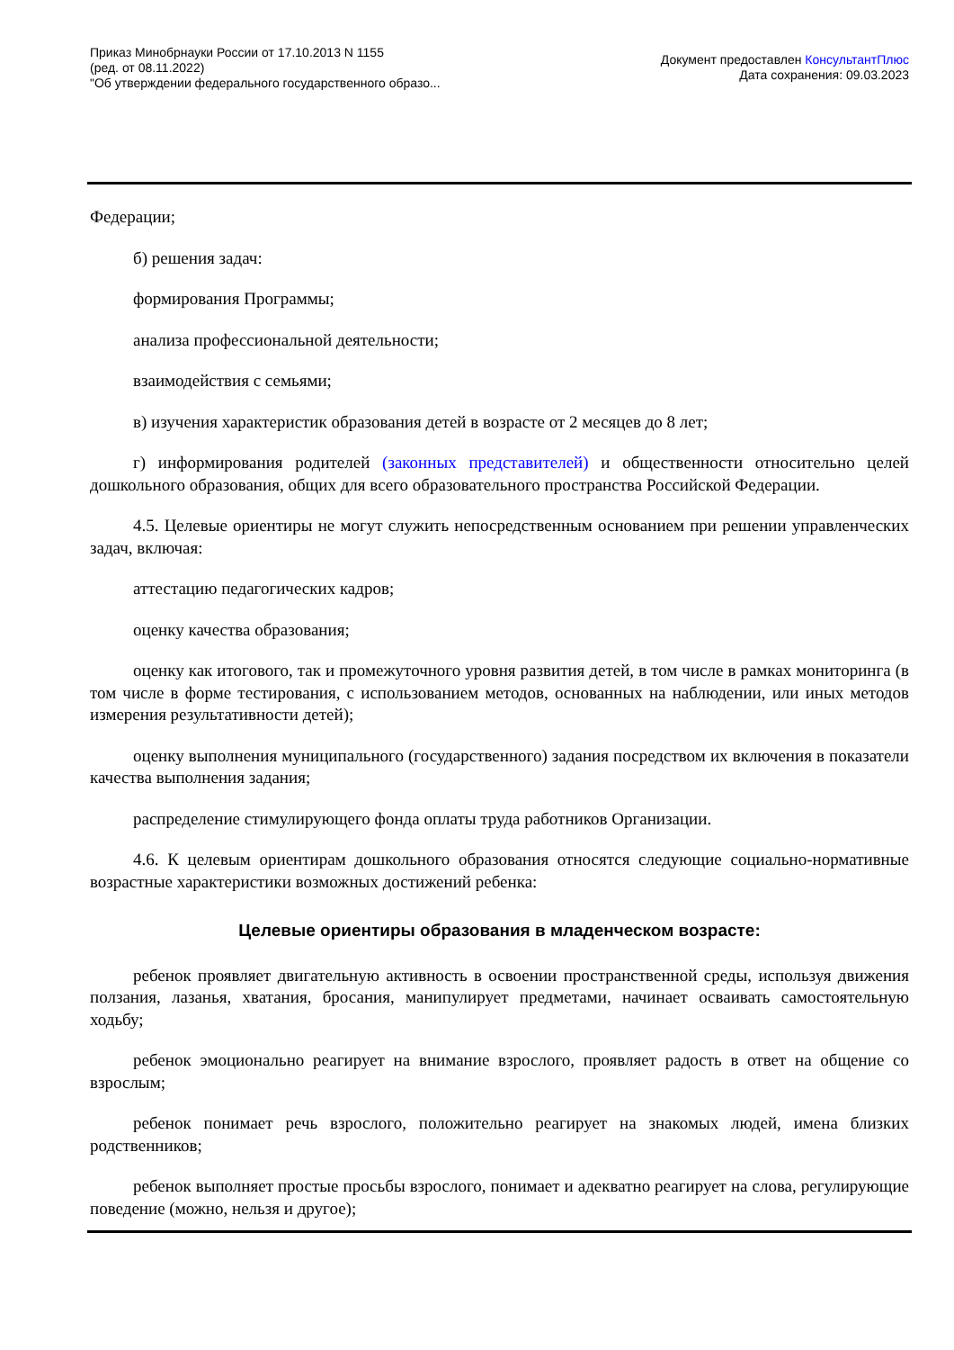Приказ Минобрнауки России от 17.10.2013 N 1155
(ред. от 08.11.2022)
"Об утверждении федерального государственного образо...
Документ предоставлен КонсультантПлюс
Дата сохранения: 09.03.2023
Федерации;
б) решения задач:
формирования Программы;
анализа профессиональной деятельности;
взаимодействия с семьями;
в) изучения характеристик образования детей в возрасте от 2 месяцев до 8 лет;
г) информирования родителей (законных представителей) и общественности относительно целей дошкольного образования, общих для всего образовательного пространства Российской Федерации.
4.5. Целевые ориентиры не могут служить непосредственным основанием при решении управленческих задач, включая:
аттестацию педагогических кадров;
оценку качества образования;
оценку как итогового, так и промежуточного уровня развития детей, в том числе в рамках мониторинга (в том числе в форме тестирования, с использованием методов, основанных на наблюдении, или иных методов измерения результативности детей);
оценку выполнения муниципального (государственного) задания посредством их включения в показатели качества выполнения задания;
распределение стимулирующего фонда оплаты труда работников Организации.
4.6. К целевым ориентирам дошкольного образования относятся следующие социально-нормативные возрастные характеристики возможных достижений ребенка:
Целевые ориентиры образования в младенческом возрасте:
ребенок проявляет двигательную активность в освоении пространственной среды, используя движения ползания, лазанья, хватания, бросания, манипулирует предметами, начинает осваивать самостоятельную ходьбу;
ребенок эмоционально реагирует на внимание взрослого, проявляет радость в ответ на общение со взрослым;
ребенок понимает речь взрослого, положительно реагирует на знакомых людей, имена близких родственников;
ребенок выполняет простые просьбы взрослого, понимает и адекватно реагирует на слова, регулирующие поведение (можно, нельзя и другое);